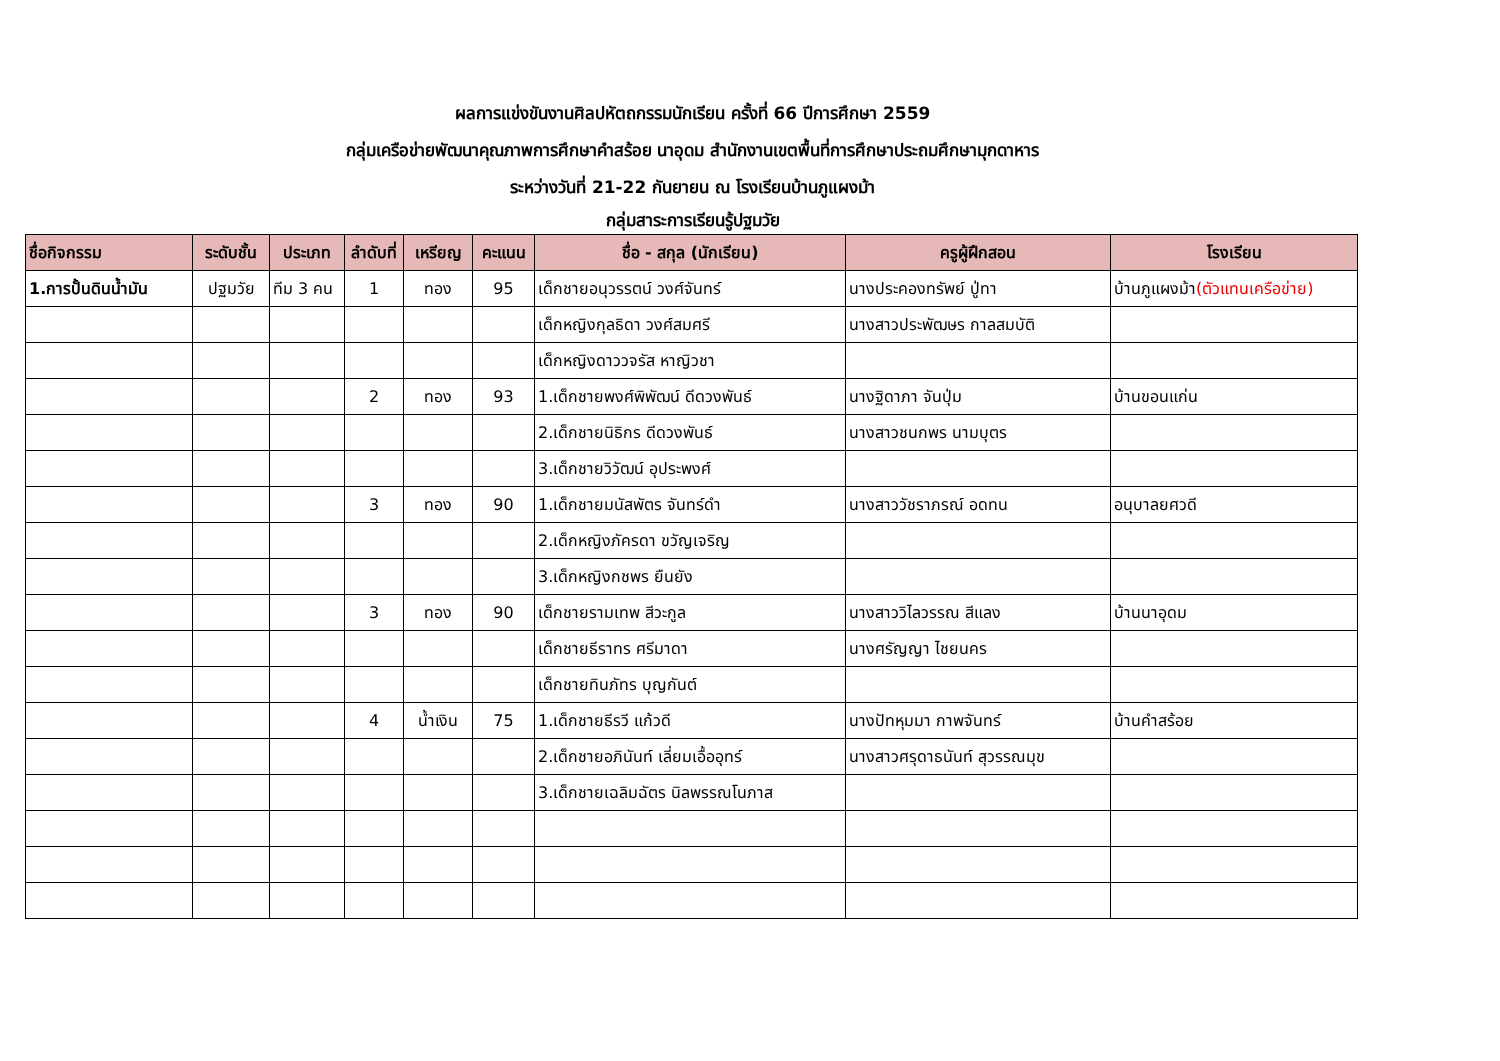ผลการแข่งขันงานศิลปหัตถกรรมนักเรียน ครั้งที่ 66 ปีการศึกษา 2559
กลุ่มเครือข่ายพัฒนาคุณภาพการศึกษาคำสร้อย นาอุดม สำนักงานเขตพื้นที่การศึกษาประถมศึกษามุกดาหาร
ระหว่างวันที่ 21-22 กันยายน ณ โรงเรียนบ้านภูแผงม้า
กลุ่มสาระการเรียนรู้ปฐมวัย
| ชื่อกิจกรรม | ระดับชั้น | ประเภท | ลำดับที่ | เหรียญ | คะแนน | ชื่อ - สกุล (นักเรียน) | ครูผู้ฝึกสอน | โรงเรียน |
| --- | --- | --- | --- | --- | --- | --- | --- | --- |
| 1.การปั้นดินน้ำมัน | ปฐมวัย | ทีม 3 คน | 1 | ทอง | 95 | เด็กชายอนุวรรตน์ วงศ์จันทร์ | นางประคองทรัพย์ ปู่ทา | บ้านภูแผงม้า (ตัวแทนเครือข่าย) |
| | | | | | | เด็กหญิงกุลธิดา วงศ์สมศรี | นางสาวประพัฒษร กาลสมบัติ | |
| | | | | | | เด็กหญิงดาววจรัส หาญิวชา | | |
| | | | 2 | ทอง | 93 | 1.เด็กชายพงศ์พิพัฒน์ ดีดวงพันธ์ | นางฐิดาภา จันปุ่ม | บ้านขอนแก่น |
| | | | | | | 2.เด็กชายนิธิกร ดีดวงพันธ์ | นางสาวชนกพร นามบุตร | |
| | | | | | | 3.เด็กชายวิวัฒน์ อุประพงศ์ | | |
| | | | 3 | ทอง | 90 | 1.เด็กชายมนัสพัตร จันทร์ดำ | นางสาววัชราภรณ์ อดทน | อนุบาลยศวดี |
| | | | | | | 2.เด็กหญิงภัครดา ขวัญเจริญ | | |
| | | | | | | 3.เด็กหญิงกชพร ยืนยัง | | |
| | | | 3 | ทอง | 90 | เด็กชายรามเทพ สีวะกูล | นางสาววิไลวรรณ สีแลง | บ้านนาอุดม |
| | | | | | | เด็กชายธีราทร ศรีมาดา | นางศรัญญา ไชยนคร | |
| | | | | | | เด็กชายทินภัทร บุญกันต์ | | |
| | | | 4 | น้ำเงิน | 75 | 1.เด็กชายธีรวี แก้วดี | นางปัทหุมมา กาพจันทร์ | บ้านคำสร้อย |
| | | | | | | 2.เด็กชายอภินันท์ เลี่ยมเอื้ออุทร์ | นางสาวศรุดาธนันท์ สุวรรณมุข | |
| | | | | | | 3.เด็กชายเฉลิมฉัตร นิลพรรณโนภาส | | |